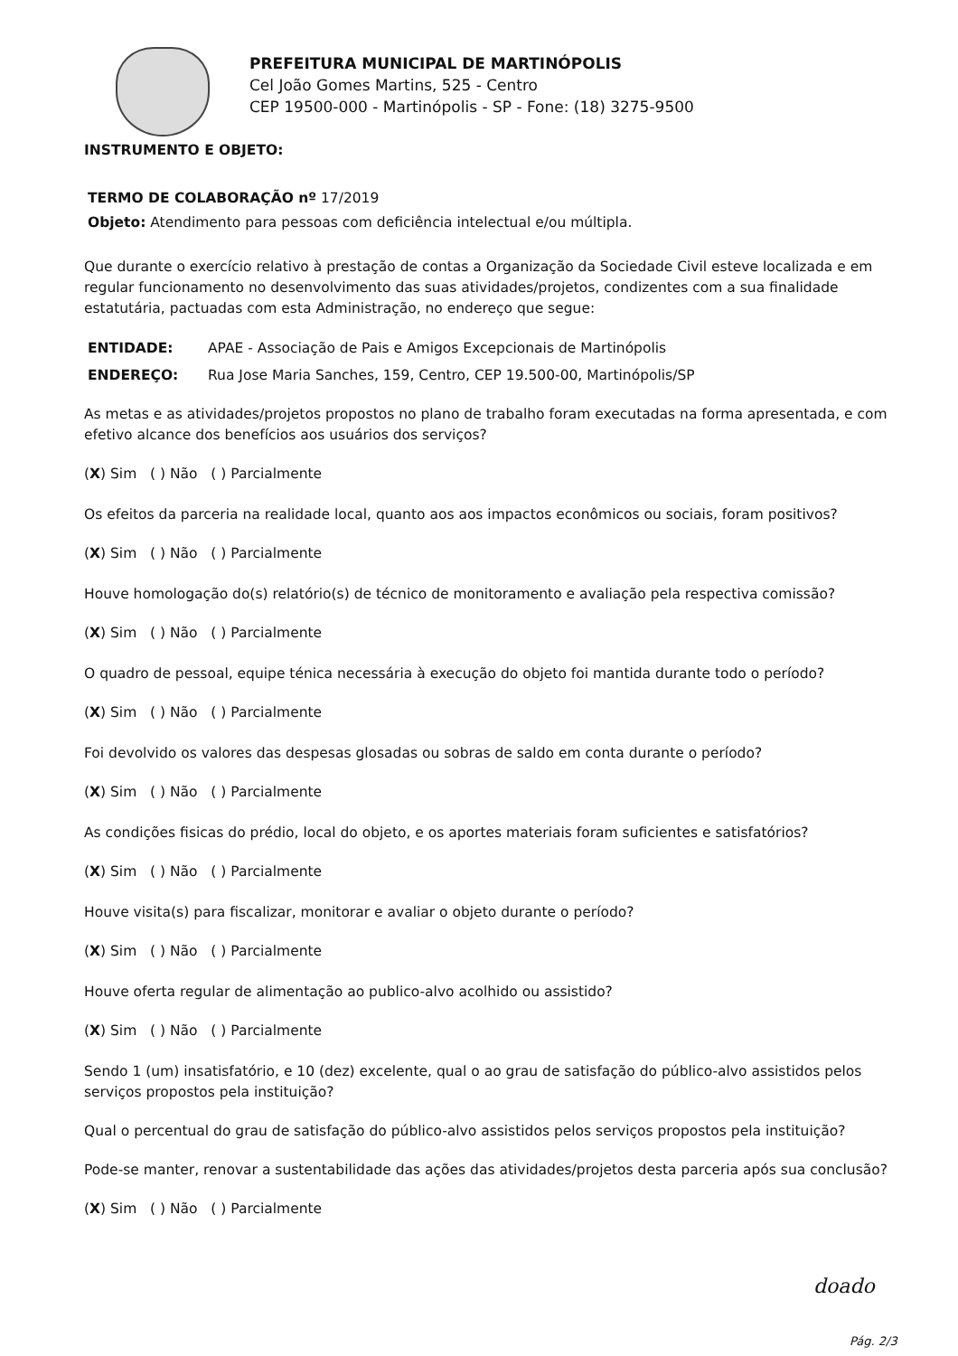PREFEITURA MUNICIPAL DE MARTINÓPOLIS
Cel João Gomes Martins, 525 - Centro
CEP 19500-000 - Martinópolis - SP - Fone: (18) 3275-9500
INSTRUMENTO E OBJETO:
TERMO DE COLABORAÇÃO nº 17/2019
Objeto: Atendimento para pessoas com deficiência intelectual e/ou múltipla.
Que durante o exercício relativo à prestação de contas a Organização da Sociedade Civil esteve localizada e em regular funcionamento no desenvolvimento das suas atividades/projetos, condizentes com a sua finalidade estatutária, pactuadas com esta Administração, no endereço que segue:
ENTIDADE: APAE - Associação de Pais e Amigos Excepcionais de Martinópolis
ENDEREÇO: Rua Jose Maria Sanches, 159, Centro, CEP 19.500-00, Martinópolis/SP
As metas e as atividades/projetos propostos no plano de trabalho foram executadas na forma apresentada, e com efetivo alcance dos benefícios aos usuários dos serviços?
(X) Sim ( ) Não ( ) Parcialmente
Os efeitos da parceria na realidade local, quanto aos aos impactos econômicos ou sociais, foram positivos?
(X) Sim ( ) Não ( ) Parcialmente
Houve homologação do(s) relatório(s) de técnico de monitoramento e avaliação pela respectiva comissão?
(X) Sim ( ) Não ( ) Parcialmente
O quadro de pessoal, equipe ténica necessária à execução do objeto foi mantida durante todo o período?
(X) Sim ( ) Não ( ) Parcialmente
Foi devolvido os valores das despesas glosadas ou sobras de saldo em conta durante o período?
(X) Sim ( ) Não ( ) Parcialmente
As condições fisicas do prédio, local do objeto, e os aportes materiais foram suficientes e satisfatórios?
(X) Sim ( ) Não ( ) Parcialmente
Houve visita(s) para fiscalizar, monitorar e avaliar o objeto durante o período?
(X) Sim ( ) Não ( ) Parcialmente
Houve oferta regular de alimentação ao publico-alvo acolhido ou assistido?
(X) Sim ( ) Não ( ) Parcialmente
Sendo 1 (um) insatisfatório, e 10 (dez) excelente, qual o ao grau de satisfação do público-alvo assistidos pelos serviços propostos pela instituição?
Qual o percentual do grau de satisfação do público-alvo assistidos pelos serviços propostos pela instituição?
Pode-se manter, renovar a sustentabilidade das ações das atividades/projetos desta parceria após sua conclusão?
(X) Sim ( ) Não ( ) Parcialmente
doado
Pág. 2/3